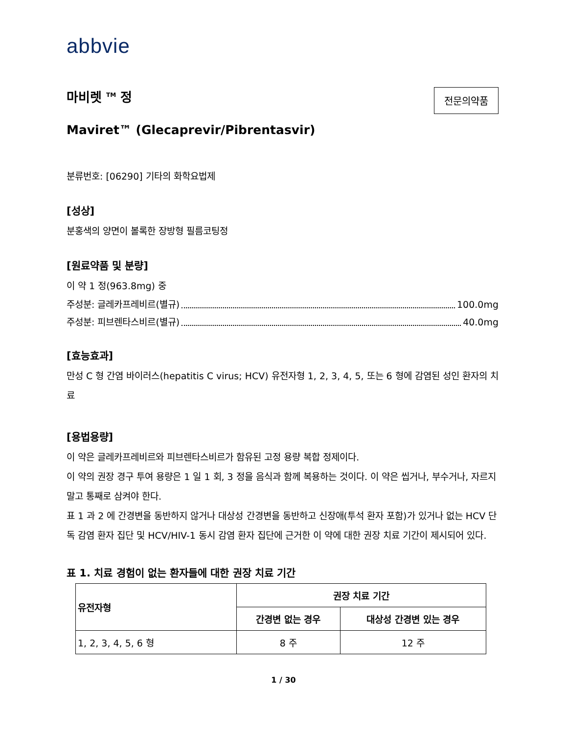abbvie
마비렛 <sup>TM</sup> 정
전문의약품
Maviret™ (Glecaprevir/Pibrentasvir)
분류번호: [06290] 기타의 화학요법제
[성상]
분홍색의 양면이 볼록한 장방형 필름코팅정
[원료약품 및 분량]
이 약 1 정(963.8mg) 중
주성분: 글레카프레비르(별규) 100.0mg
주성분: 피브렌타스비르(별규) 40.0mg
[효능효과]
만성 C 형 간염 바이러스(hepatitis C virus; HCV) 유전자형 1, 2, 3, 4, 5, 또는 6 형에 감염된 성인 환자의 치료
[용법용량]
이 약은 글레카프레비르와 피브렌타스비르가 함유된 고정 용량 복합 정제이다.
이 약의 권장 경구 투여 용량은 1 일 1 회, 3 정을 음식과 함께 복용하는 것이다. 이 약은 씹거나, 부수거나, 자르지 말고 통째로 삼켜야 한다.
표 1 과 2 에 간경변을 동반하지 않거나 대상성 간경변을 동반하고 신장애(투석 환자 포함)가 있거나 없는 HCV 단독 감염 환자 집단 및 HCV/HIV-1 동시 감염 환자 집단에 근거한 이 약에 대한 권장 치료 기간이 제시되어 있다.
표 1. 치료 경험이 없는 환자들에 대한 권장 치료 기간
| 유전자형 | 권장 치료 기간 | |
| --- | --- | --- |
| | 간경변 없는 경우 | 대상성 간경변 있는 경우 |
| 1, 2, 3, 4, 5, 6 형 | 8 주 | 12 주 |
1 / 30